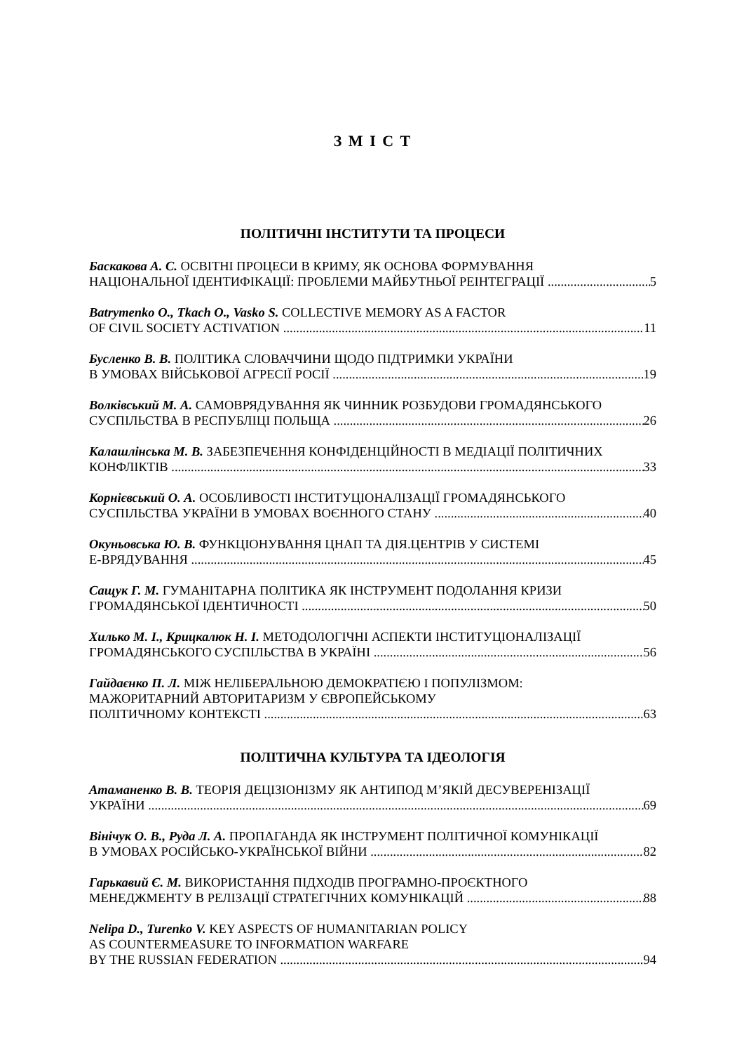З М І С Т
ПОЛІТИЧНІ ІНСТИТУТИ ТА ПРОЦЕСИ
Баскакова А. С. ОСВІТНІ ПРОЦЕСИ В КРИМУ, ЯК ОСНОВА ФОРМУВАННЯ
НАЦІОНАЛЬНОЇ ІДЕНТИФІКАЦІЇ: ПРОБЛЕМИ МАЙБУТНЬОЇ РЕІНТЕГРАЦІЇ 5
Batrymenko O., Tkach O., Vasko S. COLLECTIVE MEMORY AS A FACTOR
OF CIVIL SOCIETY ACTIVATION 11
Бусленко В. В. ПОЛІТИКА СЛОВАЧЧИНИ ЩОДО ПІДТРИМКИ УКРАЇНИ
В УМОВАХ ВІЙСЬКОВОЇ АГРЕСІЇ РОСІЇ 19
Волківський М. А. САМОВРЯДУВАННЯ ЯК ЧИННИК РОЗБУДОВИ ГРОМАДЯНСЬКОГО
СУСПІЛЬСТВА В РЕСПУБЛІЦІ ПОЛЬЩА 26
Калашлінська М. В. ЗАБЕЗПЕЧЕННЯ КОНФІДЕНЦІЙНОСТІ В МЕДІАЦІЇ ПОЛІТИЧНИХ
КОНФЛІКТІВ 33
Корнієвський О. А. ОСОБЛИВОСТІ ІНСТИТУЦІОНАЛІЗАЦІЇ ГРОМАДЯНСЬКОГО
СУСПІЛЬСТВА УКРАЇНИ В УМОВАХ ВОЄННОГО СТАНУ 40
Окуньовська Ю. В. ФУНКЦІОНУВАННЯ ЦНАП ТА ДІЯ.ЦЕНТРІВ У СИСТЕМІ
Е-ВРЯДУВАННЯ 45
Сащук Г. М. ГУМАНІТАРНА ПОЛІТИКА ЯК ІНСТРУМЕНТ ПОДОЛАННЯ КРИЗИ
ГРОМАДЯНСЬКОЇ ІДЕНТИЧНОСТІ 50
Хилько М. І., Крицкалюк Н. І. МЕТОДОЛОГІЧНІ АСПЕКТИ ІНСТИТУЦІОНАЛІЗАЦІЇ
ГРОМАДЯНСЬКОГО СУСПІЛЬСТВА В УКРАЇНІ 56
Гайдаєнко П. Л. МІЖ НЕЛІБЕРАЛЬНОЮ ДЕМОКРАТІЄЮ І ПОПУЛІЗМОМ:
МАЖОРИТАРНИЙ АВТОРИТАРИЗМ У ЄВРОПЕЙСЬКОМУ
ПОЛІТИЧНОМУ КОНТЕКСТІ 63
ПОЛІТИЧНА КУЛЬТУРА ТА ІДЕОЛОГІЯ
Атаманенко В. В. ТЕОРІЯ ДЕЦІЗІОНІЗМУ ЯК АНТИПОД М’ЯКІЙ ДЕСУВЕРЕНІЗАЦІЇ
УКРАЇНИ 69
Вінічук О. В., Руда Л. А. ПРОПАГАНДА ЯК ІНСТРУМЕНТ ПОЛІТИЧНОЇ КОМУНІКАЦІЇ
В УМОВАХ РОСІЙСЬКО-УКРАЇНСЬКОЇ ВІЙНИ 82
Гарькавий Є. М. ВИКОРИСТАННЯ ПІДХОДІВ ПРОГРАМНО-ПРОЄКТНОГО
МЕНЕДЖМЕНТУ В РЕЛІЗАЦІЇ СТРАТЕГІЧНИХ КОМУНІКАЦІЙ 88
Nelipa D., Turenko V. KEY ASPECTS OF HUMANITARIAN POLICY
AS COUNTERMEASURE TO INFORMATION WARFARE
BY THE RUSSIAN FEDERATION 94